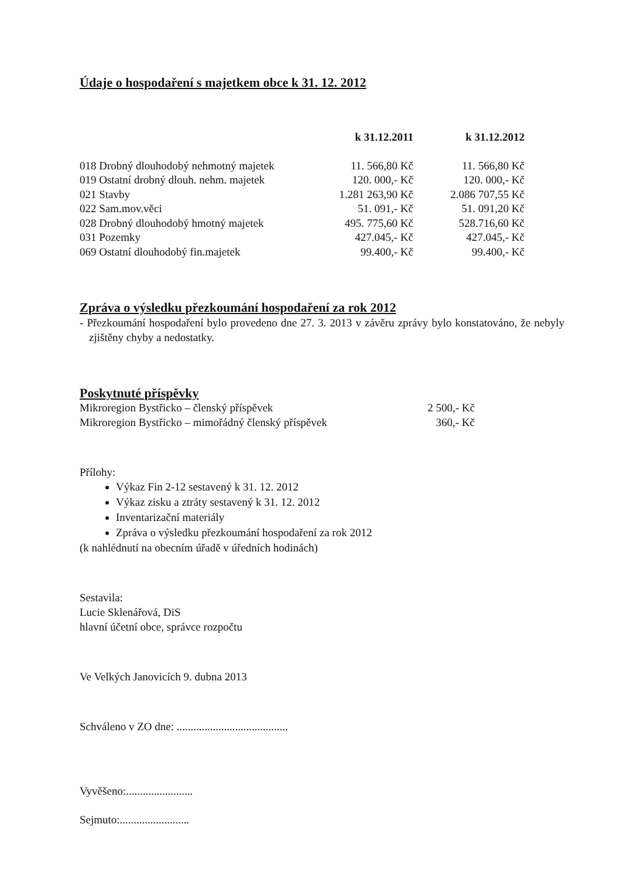Údaje o hospodaření s majetkem obce k 31. 12. 2012
| | k 31.12.2011 | k 31.12.2012 |
| --- | --- | --- |
| 018 Drobný dlouhodobý nehmotný majetek | 11. 566,80 Kč | 11. 566,80 Kč |
| 019 Ostatní drobný dlouh. nehm. majetek | 120. 000,- Kč | 120. 000,- Kč |
| 021 Stavby | 1.281 263,90 Kč | 2.086 707,55 Kč |
| 022 Sam.mov.věci | 51. 091,- Kč | 51. 091,20 Kč |
| 028 Drobný dlouhodobý hmotný majetek | 495. 775,60 Kč | 528.716,60 Kč |
| 031 Pozemky | 427.045,- Kč | 427.045,- Kč |
| 069 Ostatní dlouhodobý fin.majetek | 99.400,- Kč | 99.400,- Kč |
Zpráva o výsledku přezkoumání hospodaření za rok 2012
- Přezkoumání hospodaření bylo provedeno dne 27. 3. 2013 v závěru zprávy bylo konstatováno, že nebyly zjištěny chyby a nedostatky.
Poskytnuté příspěvky
| Mikroregion Bystřicko – členský příspěvek | 2 500,- Kč |
| Mikroregion Bystřicko – mimořádný členský příspěvek | 360,- Kč |
Přílohy:
Výkaz Fin 2-12 sestavený k 31. 12. 2012
Výkaz zisku a ztráty sestavený k 31. 12. 2012
Inventarizační materiály
Zpráva o výsledku přezkoumání hospodaření za rok 2012
(k nahlédnutí na obecním úřadě v úředních hodinách)
Sestavila:
Lucie Sklenářová, DiS
hlavní účetní obce, správce rozpočtu
Ve Velkých Janovicích 9. dubna 2013
Schváleno v ZO dne: ........................................
Vyvěšeno:........................
Sejmuto:.........................